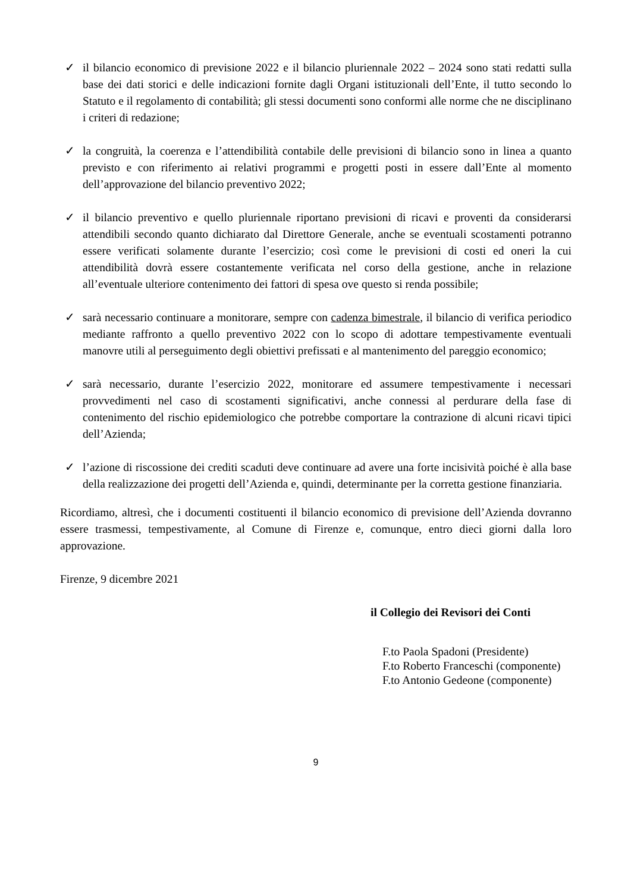✓ il bilancio economico di previsione 2022 e il bilancio pluriennale 2022 – 2024 sono stati redatti sulla base dei dati storici e delle indicazioni fornite dagli Organi istituzionali dell’Ente, il tutto secondo lo Statuto e il regolamento di contabilità; gli stessi documenti sono conformi alle norme che ne disciplinano i criteri di redazione;
✓ la congruità, la coerenza e l’attendibilità contabile delle previsioni di bilancio sono in linea a quanto previsto e con riferimento ai relativi programmi e progetti posti in essere dall’Ente al momento dell’approvazione del bilancio preventivo 2022;
✓ il bilancio preventivo e quello pluriennale riportano previsioni di ricavi e proventi da considerarsi attendibili secondo quanto dichiarato dal Direttore Generale, anche se eventuali scostamenti potranno essere verificati solamente durante l’esercizio; così come le previsioni di costi ed oneri la cui attendibilità dovrà essere costantemente verificata nel corso della gestione, anche in relazione all’eventuale ulteriore contenimento dei fattori di spesa ove questo si renda possibile;
✓ sarà necessario continuare a monitorare, sempre con cadenza bimestrale, il bilancio di verifica periodico mediante raffronto a quello preventivo 2022 con lo scopo di adottare tempestivamente eventuali manovre utili al perseguimento degli obiettivi prefissati e al mantenimento del pareggio economico;
✓ sarà necessario, durante l’esercizio 2022, monitorare ed assumere tempestivamente i necessari provvedimenti nel caso di scostamenti significativi, anche connessi al perdurare della fase di contenimento del rischio epidemiologico che potrebbe comportare la contrazione di alcuni ricavi tipici dell’Azienda;
✓ l’azione di riscossione dei crediti scaduti deve continuare ad avere una forte incisività poiché è alla base della realizzazione dei progetti dell’Azienda e, quindi, determinante per la corretta gestione finanziaria.
Ricordiamo, altresì, che i documenti costituenti il bilancio economico di previsione dell’Azienda dovranno essere trasmessi, tempestivamente, al Comune di Firenze e, comunque, entro dieci giorni dalla loro approvazione.
Firenze, 9 dicembre 2021
il Collegio dei Revisori dei Conti
F.to Paola Spadoni (Presidente)
F.to Roberto Franceschi (componente)
F.to Antonio Gedeone (componente)
9